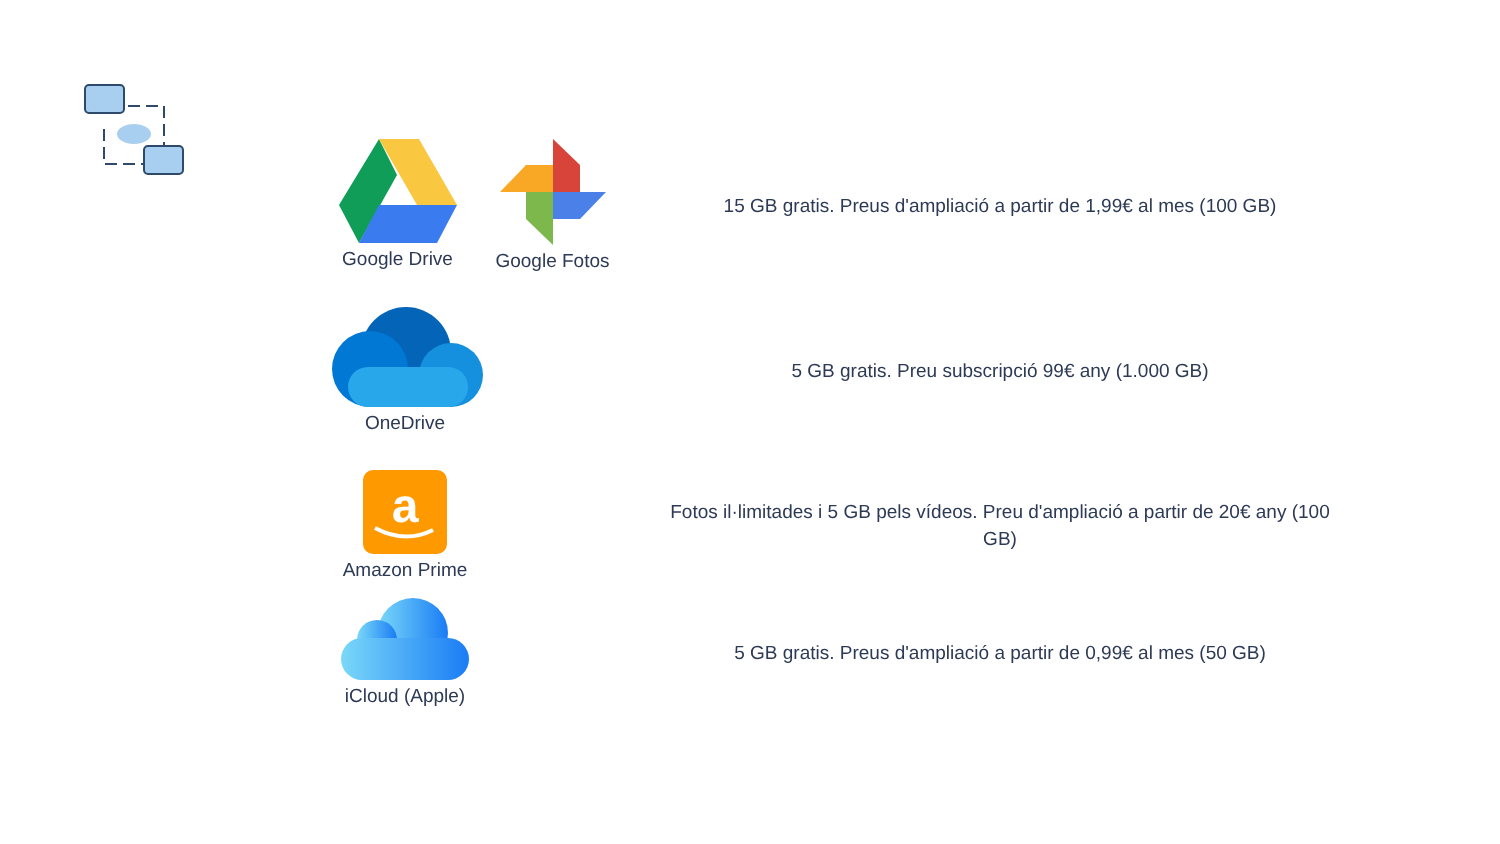Google Drive
Google Fotos
15 GB gratis. Preus d'ampliació a partir de 1,99€ al mes (100 GB)
OneDrive
5 GB gratis. Preu subscripció 99€ any (1.000 GB)
a
Amazon Prime
Fotos il·limitades i 5 GB pels vídeos. Preu d'ampliació a partir de 20€ any (100 GB)
iCloud (Apple)
5 GB gratis. Preus d'ampliació a partir de 0,99€ al mes (50 GB)